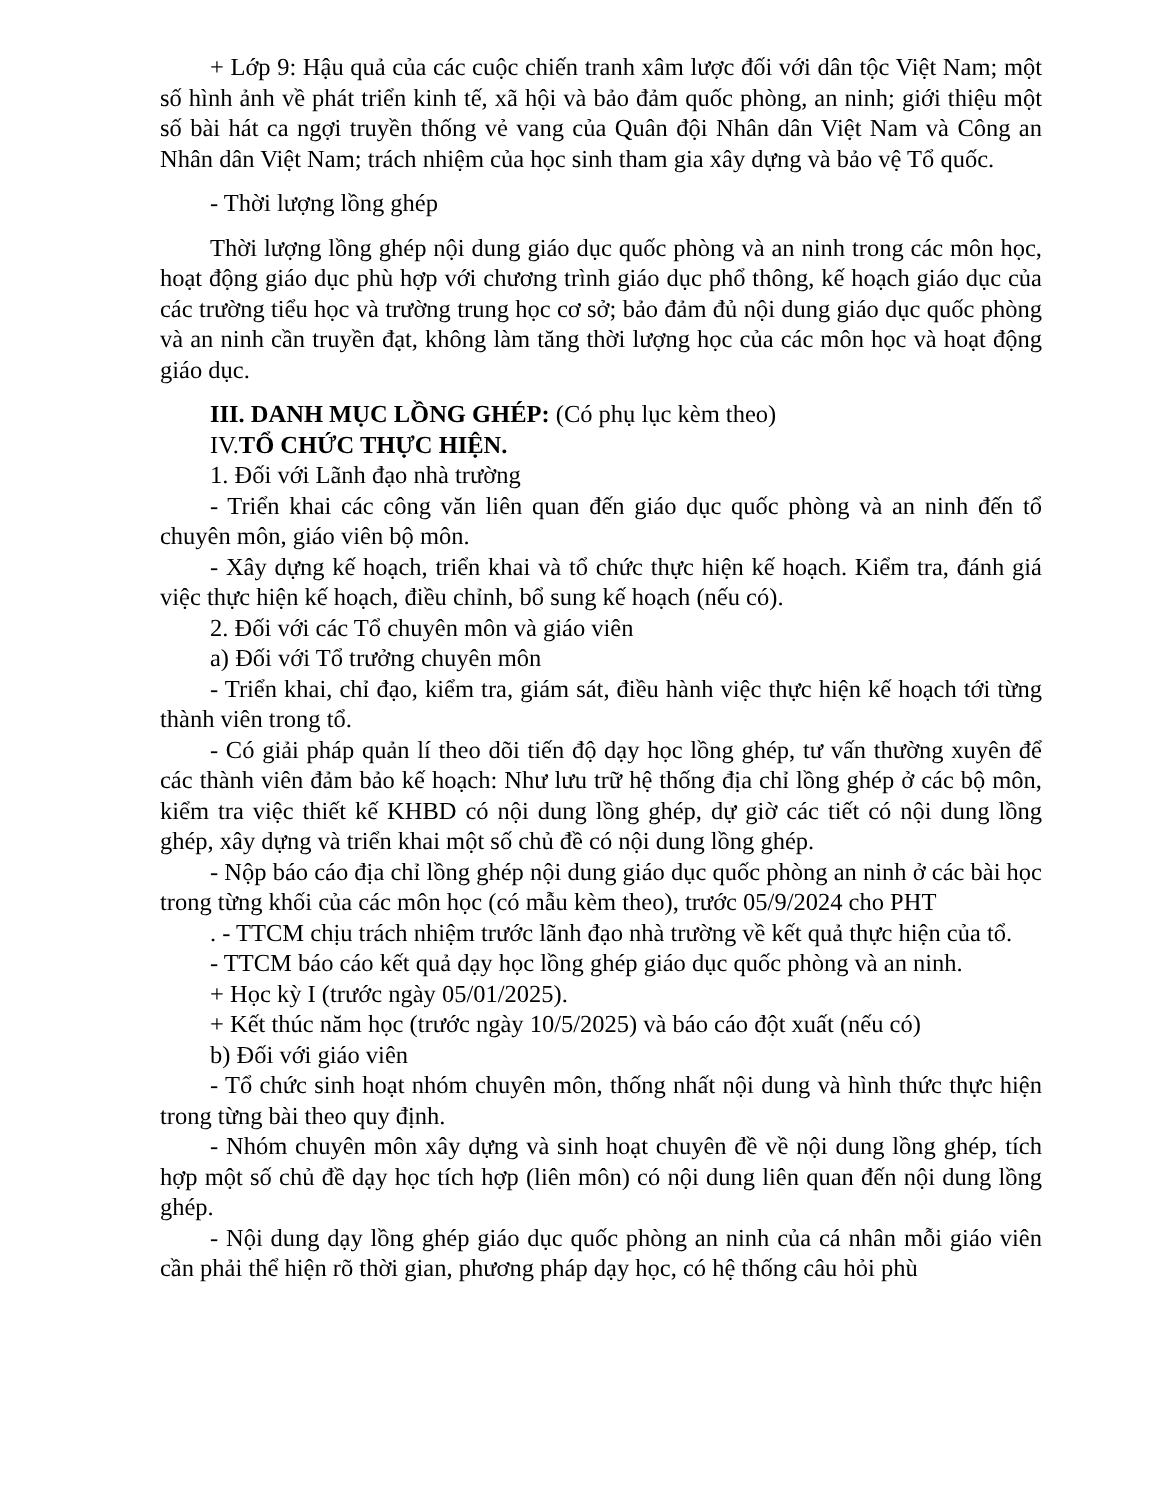+ Lớp 9: Hậu quả của các cuộc chiến tranh xâm lược đối với dân tộc Việt Nam; một số hình ảnh về phát triển kinh tế, xã hội và bảo đảm quốc phòng, an ninh; giới thiệu một số bài hát ca ngợi truyền thống vẻ vang của Quân đội Nhân dân Việt Nam và Công an Nhân dân Việt Nam; trách nhiệm của học sinh tham gia xây dựng và bảo vệ Tổ quốc.
- Thời lượng lồng ghép
Thời lượng lồng ghép nội dung giáo dục quốc phòng và an ninh trong các môn học, hoạt động giáo dục phù hợp với chương trình giáo dục phổ thông, kế hoạch giáo dục của các trường tiểu học và trường trung học cơ sở; bảo đảm đủ nội dung giáo dục quốc phòng và an ninh cần truyền đạt, không làm tăng thời lượng học của các môn học và hoạt động giáo dục.
III. DANH MỤC LỒNG GHÉP: (Có phụ lục kèm theo)
IV.TỔ CHỨC THỰC HIỆN.
1. Đối với Lãnh đạo nhà trường
- Triển khai các công văn liên quan đến giáo dục quốc phòng và an ninh đến tổ chuyên môn, giáo viên bộ môn.
- Xây dựng kế hoạch, triển khai và tổ chức thực hiện kế hoạch. Kiểm tra, đánh giá việc thực hiện kế hoạch, điều chỉnh, bổ sung kế hoạch (nếu có).
2. Đối với các Tổ chuyên môn và giáo viên
a) Đối với Tổ trưởng chuyên môn
- Triển khai, chỉ đạo, kiểm tra, giám sát, điều hành việc thực hiện kế hoạch tới từng thành viên trong tổ.
- Có giải pháp quản lí theo dõi tiến độ dạy học lồng ghép, tư vấn thường xuyên để các thành viên đảm bảo kế hoạch: Như lưu trữ hệ thống địa chỉ lồng ghép ở các bộ môn, kiểm tra việc thiết kế KHBD có nội dung lồng ghép, dự giờ các tiết có nội dung lồng ghép, xây dựng và triển khai một số chủ đề có nội dung lồng ghép.
- Nộp báo cáo địa chỉ lồng ghép nội dung giáo dục quốc phòng an ninh ở các bài học trong từng khối của các môn học (có mẫu kèm theo), trước 05/9/2024 cho PHT
. - TTCM chịu trách nhiệm trước lãnh đạo nhà trường về kết quả thực hiện của tổ.
- TTCM báo cáo kết quả dạy học lồng ghép giáo dục quốc phòng và an ninh.
+ Học kỳ I (trước ngày 05/01/2025).
+ Kết thúc năm học (trước ngày 10/5/2025) và báo cáo đột xuất (nếu có)
b) Đối với giáo viên
- Tổ chức sinh hoạt nhóm chuyên môn, thống nhất nội dung và hình thức thực hiện trong từng bài theo quy định.
- Nhóm chuyên môn xây dựng và sinh hoạt chuyên đề về nội dung lồng ghép, tích hợp một số chủ đề dạy học tích hợp (liên môn) có nội dung liên quan đến nội dung lồng ghép.
- Nội dung dạy lồng ghép giáo dục quốc phòng an ninh của cá nhân mỗi giáo viên cần phải thể hiện rõ thời gian, phương pháp dạy học, có hệ thống câu hỏi phù